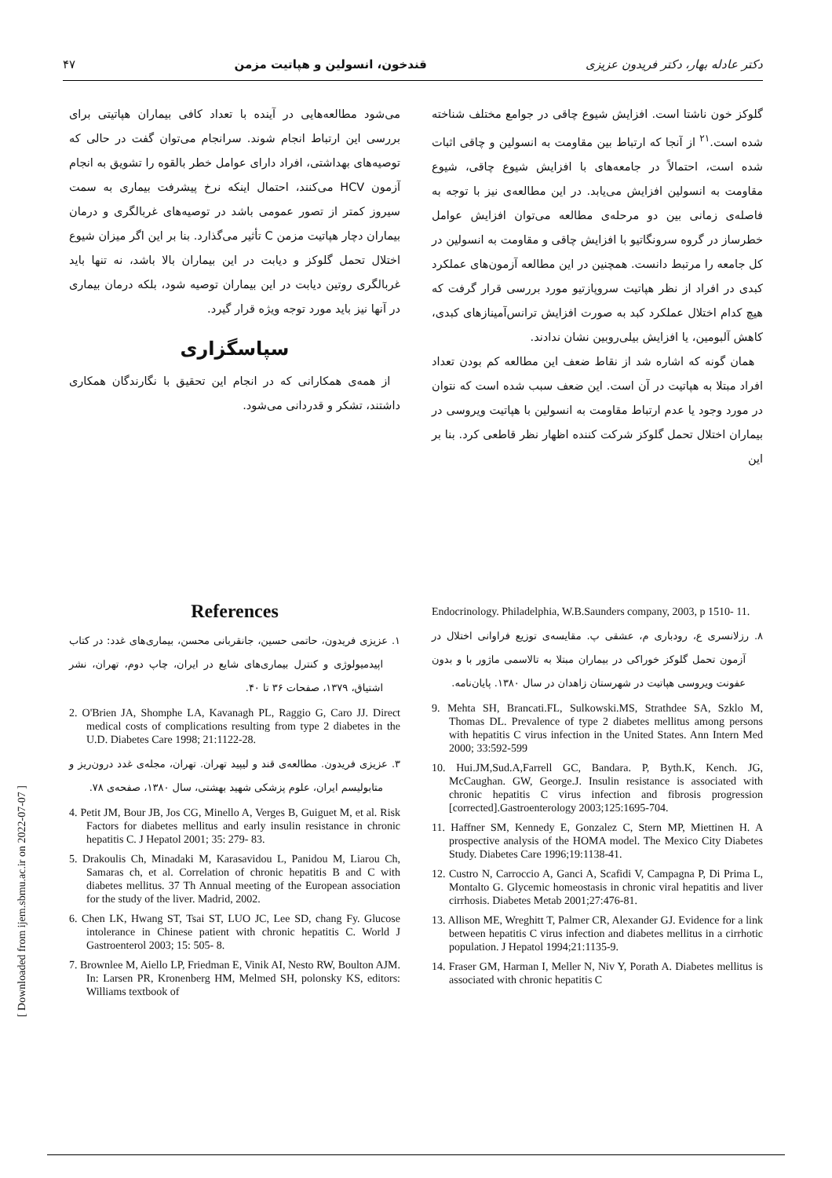۴۷ قندخون، انسولین و هپاتیت مزمن دکتر عادله بهار، دکتر فریدون عزیزی
گلوکز خون ناشتا است. افزایش شیوع چاقی در جوامع مختلف شناخته شده است.<sup>۲۱</sup> از آنجا که ارتباط بین مقاومت به انسولین و چاقی اثبات شده است، احتمالاً در جامعه‌های با افزایش شیوع چاقی، شیوع مقاومت به انسولین افزایش می‌یابد. در این مطالعه‌ی نیز با توجه به فاصله‌ی زمانی بین دو مرحله‌ی مطالعه می‌توان افزایش عوامل خطرساز در گروه سرونگاتیو با افزایش چاقی و مقاومت به انسولین در کل جامعه را مرتبط دانست. همچنین در این مطالعه آزمون‌های عملکرد کبدی در افراد از نظر هپاتیت سروپازتیو مورد بررسی قرار گرفت که هیچ کدام اختلال عملکرد کبد به صورت افزایش ترانس‌آمینازهای کبدی، کاهش آلبومین، یا افزایش بیلی‌روبین نشان ندادند.
همان گونه که اشاره شد از نقاط ضعف این مطالعه کم بودن تعداد افراد مبتلا به هپاتیت در آن است. این ضعف سبب شده است که نتوان در مورد وجود یا عدم ارتباط مقاومت به انسولین با هپاتیت ویروسی در بیماران اختلال تحمل گلوکز شرکت کننده اظهار نظر قاطعی کرد. بنا بر این
می‌شود مطالعه‌هایی در آینده با تعداد کافی بیماران هپاتیتی برای بررسی این ارتباط انجام شوند. سرانجام می‌توان گفت در حالی که توصیه‌های بهداشتی، افراد دارای عوامل خطر بالقوه را تشویق به انجام آزمون HCV می‌کنند، احتمال اینکه نرخ پیشرفت بیماری به سمت سیروز کمتر از تصور عمومی باشد در توصیه‌های غربالگری و درمان بیماران دچار هپاتیت مزمن C تأثیر می‌گذارد. بنا بر این اگر میزان شیوع اختلال تحمل گلوکز و دیابت در این بیماران بالا باشد، نه تنها باید غربالگری روتین دیابت در این بیماران توصیه شود، بلکه درمان بیماری در آنها نیز باید مورد توجه ویژه قرار گیرد.
سپاسگزاری
از همه‌ی همکارانی که در انجام این تحقیق با نگارندگان همکاری داشتند، تشکر و قدردانی می‌شود.
References
۱. عزیزی فریدون، حاتمی حسین، جانقربانی محسن، بیماری‌های غدد: در کتاب اپیدمیولوژی و کنترل بیماری‌های شایع در ایران، چاپ دوم، تهران، نشر اشتیاق، ۱۳۷۹، صفحات ۳۶ تا ۴۰.
2. O'Brien JA, Shomphe LA, Kavanagh PL, Raggio G, Caro JJ. Direct medical costs of complications resulting from type 2 diabetes in the U.D. Diabetes Care 1998; 21:1122-28.
۳. عزیزی فریدون. مطالعه‌ی قند و لیپید تهران. تهران، مجله‌ی غدد درون‌ریز و متابولیسم ایران، علوم پزشکی شهید بهشتی، سال ۱۳۸۰، صفحه‌ی ۷۸.
4. Petit JM, Bour JB, Jos CG, Minello A, Verges B, Guiguet M, et al. Risk Factors for diabetes mellitus and early insulin resistance in chronic hepatitis C. J Hepatol 2001; 35: 279- 83.
5. Drakoulis Ch, Minadaki M, Karasavidou L, Panidou M, Liarou Ch, Samaras ch, et al. Correlation of chronic hepatitis B and C with diabetes mellitus. 37 Th Annual meeting of the European association for the study of the liver. Madrid, 2002.
6. Chen LK, Hwang ST, Tsai ST, LUO JC, Lee SD, chang Fy. Glucose intolerance in Chinese patient with chronic hepatitis C. World J Gastroenterol 2003; 15: 505- 8.
7. Brownlee M, Aiello LP, Friedman E, Vinik AI, Nesto RW, Boulton AJM. In: Larsen PR, Kronenberg HM, Melmed SH, polonsky KS, editors: Williams textbook of
Endocrinology. Philadelphia, W.B.Saunders company, 2003, p 1510- 11.
۸. رزلانسری ع، رودباری م، عشقی پ. مقایسه‌ی توزیع فراوانی اختلال در آزمون تحمل گلوکز خوراکی در بیماران مبتلا به تالاسمی ماژور با و بدون عفونت ویروسی هپاتیت در شهرستان زاهدان در سال ۱۳۸۰. پایان‌نامه.
9. Mehta SH, Brancati.FL, Sulkowski.MS, Strathdee SA, Szklo M, Thomas DL. Prevalence of type 2 diabetes mellitus among persons with hepatitis C virus infection in the United States. Ann Intern Med 2000; 33:592-599
10. Hui.JM,Sud.A,Farrell GC, Bandara. P, Byth.K, Kench. JG, McCaughan. GW, George.J. Insulin resistance is associated with chronic hepatitis C virus infection and fibrosis progression [corrected].Gastroenterology 2003;125:1695-704.
11. Haffner SM, Kennedy E, Gonzalez C, Stern MP, Miettinen H. A prospective analysis of the HOMA model. The Mexico City Diabetes Study. Diabetes Care 1996;19:1138-41.
12. Custro N, Carroccio A, Ganci A, Scafidi V, Campagna P, Di Prima L, Montalto G. Glycemic homeostasis in chronic viral hepatitis and liver cirrhosis. Diabetes Metab 2001;27:476-81.
13. Allison ME, Wreghitt T, Palmer CR, Alexander GJ. Evidence for a link between hepatitis C virus infection and diabetes mellitus in a cirrhotic population. J Hepatol 1994;21:1135-9.
14. Fraser GM, Harman I, Meller N, Niv Y, Porath A. Diabetes mellitus is associated with chronic hepatitis C
[ Downloaded from ijem.sbmu.ac.ir on 2022-07-07 ]